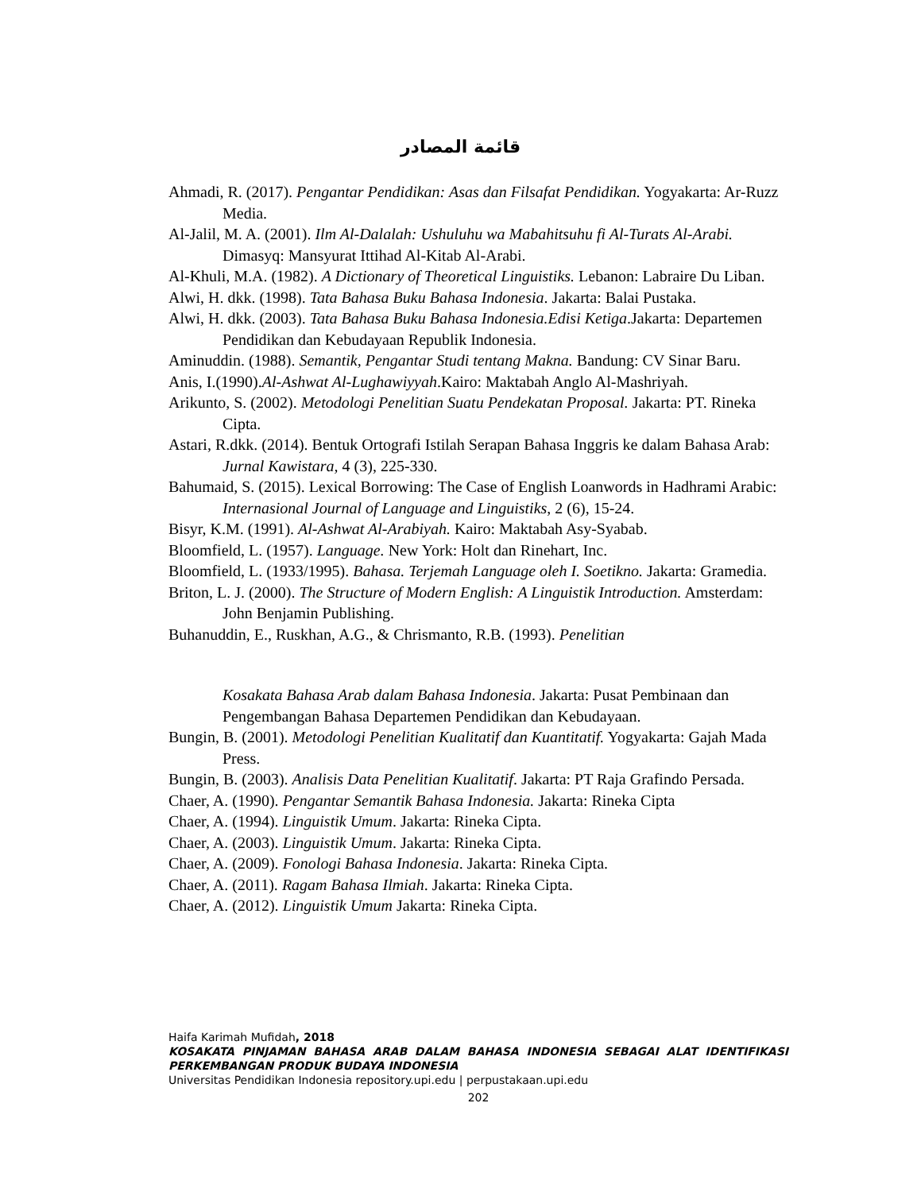قائمة المصادر
Ahmadi, R. (2017). Pengantar Pendidikan: Asas dan Filsafat Pendidikan. Yogyakarta: Ar-Ruzz Media.
Al-Jalil, M. A. (2001). Ilm Al-Dalalah: Ushuluhu wa Mabahitsuhu fi Al-Turats Al-Arabi. Dimasyq: Mansyurat Ittihad Al-Kitab Al-Arabi.
Al-Khuli, M.A. (1982). A Dictionary of Theoretical Linguistiks. Lebanon: Labraire Du Liban.
Alwi, H. dkk. (1998). Tata Bahasa Buku Bahasa Indonesia. Jakarta: Balai Pustaka.
Alwi, H. dkk. (2003). Tata Bahasa Buku Bahasa Indonesia.Edisi Ketiga.Jakarta: Departemen Pendidikan dan Kebudayaan Republik Indonesia.
Aminuddin. (1988). Semantik, Pengantar Studi tentang Makna. Bandung: CV Sinar Baru.
Anis, I.(1990).Al-Ashwat Al-Lughawiyyah.Kairo: Maktabah Anglo Al-Mashriyah.
Arikunto, S. (2002). Metodologi Penelitian Suatu Pendekatan Proposal. Jakarta: PT. Rineka Cipta.
Astari, R.dkk. (2014). Bentuk Ortografi Istilah Serapan Bahasa Inggris ke dalam Bahasa Arab: Jurnal Kawistara, 4 (3), 225-330.
Bahumaid, S. (2015). Lexical Borrowing: The Case of English Loanwords in Hadhrami Arabic: Internasional Journal of Language and Linguistiks, 2 (6), 15-24.
Bisyr, K.M. (1991). Al-Ashwat Al-Arabiyah. Kairo: Maktabah Asy-Syabab.
Bloomfield, L. (1957). Language. New York: Holt dan Rinehart, Inc.
Bloomfield, L. (1933/1995). Bahasa. Terjemah Language oleh I. Soetikno. Jakarta: Gramedia.
Briton, L. J. (2000). The Structure of Modern English: A Linguistik Introduction. Amsterdam: John Benjamin Publishing.
Buhanuddin, E., Ruskhan, A.G., & Chrismanto, R.B. (1993). Penelitian
Kosakata Bahasa Arab dalam Bahasa Indonesia. Jakarta: Pusat Pembinaan dan Pengembangan Bahasa Departemen Pendidikan dan Kebudayaan.
Bungin, B. (2001). Metodologi Penelitian Kualitatif dan Kuantitatif. Yogyakarta: Gajah Mada Press.
Bungin, B. (2003). Analisis Data Penelitian Kualitatif. Jakarta: PT Raja Grafindo Persada.
Chaer, A. (1990). Pengantar Semantik Bahasa Indonesia. Jakarta: Rineka Cipta
Chaer, A. (1994). Linguistik Umum. Jakarta: Rineka Cipta.
Chaer, A. (2003). Linguistik Umum. Jakarta: Rineka Cipta.
Chaer, A. (2009). Fonologi Bahasa Indonesia. Jakarta: Rineka Cipta.
Chaer, A. (2011). Ragam Bahasa Ilmiah. Jakarta: Rineka Cipta.
Chaer, A. (2012). Linguistik Umum Jakarta: Rineka Cipta.
Haifa Karimah Mufidah, 2018
KOSAKATA PINJAMAN BAHASA ARAB DALAM BAHASA INDONESIA SEBAGAI ALAT IDENTIFIKASI PERKEMBANGAN PRODUK BUDAYA INDONESIA
Universitas Pendidikan Indonesia repository.upi.edu | perpustakaan.upi.edu
202